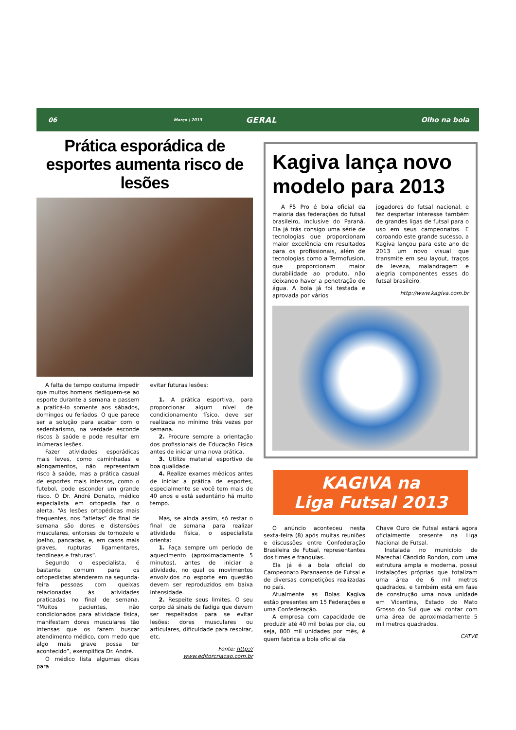06 Março | 2013 GERAL Olho na bola
Prática esporádica de esportes aumenta risco de lesões
A falta de tempo costuma impedir que muitos homens dediquem-se ao esporte durante a semana e passem a praticá-lo somente aos sábados, domingos ou feriados. O que parece ser a solução para acabar com o sedentarismo, na verdade esconde riscos à saúde e pode resultar em inúmeras lesões.
Fazer atividades esporádicas mais leves, como caminhadas e alongamentos, não representam risco à saúde, mas a prática casual de esportes mais intensos, como o futebol, pode esconder um grande risco. O Dr. André Donato, médico especialista em ortopedia faz o alerta. “As lesões ortopédicas mais frequentes, nos “atletas” de final de semana são dores e distensões musculares, entorses de tornozelo e joelho, pancadas, e, em casos mais graves, rupturas ligamentares, tendíneas e fraturas”.
Segundo o especialista, é bastante comum para os ortopedistas atenderem na segunda-feira pessoas com queixas relacionadas às atividades praticadas no final de semana. “Muitos pacientes, não condicionados para atividade física, manifestam dores musculares tão intensas que os fazem buscar atendimento médico, com medo que algo mais grave possa ter acontecido”, exemplifica Dr. André.
O médico lista algumas dicas para
evitar futuras lesões:
1. A prática esportiva, para proporcionar algum nível de condicionamento físico, deve ser realizada no mínimo três vezes por semana.
2. Procure sempre a orientação dos profissionais de Educação Física antes de iniciar uma nova prática.
3. Utilize material esportivo de boa qualidade.
4. Realize exames médicos antes de iniciar a prática de esportes, especialmente se você tem mais de 40 anos e está sedentário há muito tempo.
Mas, se ainda assim, só restar o final de semana para realizar atividade física, o especialista orienta:
1. Faça sempre um período de aquecimento (aproximadamente 5 minutos), antes de iniciar a atividade, no qual os movimentos envolvidos no esporte em questão devem ser reproduzidos em baixa intensidade.
2. Respeite seus limites. O seu corpo dá sinais de fadiga que devem ser respeitados para se evitar lesões: dores musculares ou articulares, dificuldade para respirar, etc.
Fonte: http://
www.editorcriacao.com.br
Kagiva lança novo modelo para 2013
A F5 Pro é bola oficial da maioria das federações do futsal brasileiro, inclusive do Paraná. Ela já trás consigo uma série de tecnologias que proporcionam maior excelência em resultados para os profissionais, além de tecnologias como a Termofusion, que proporcionam maior durabilidade ao produto, não deixando haver a penetração de água. A bola já foi testada e aprovada por vários
jogadores do futsal nacional, e fez despertar interesse também de grandes ligas de futsal para o uso em seus campeonatos. E coroando este grande sucesso, a Kagiva lançou para este ano de 2013 um novo visual que transmite em seu layout, traços de leveza, malandragem e alegria componentes esses do futsal brasileiro.
http://www.kagiva.com.br
KAGIVA na
Liga Futsal 2013
O anúncio aconteceu nesta sexta-feira (8) após muitas reuniões e discussões entre Confederação Brasileira de Futsal, representantes dos times e franquias.
Ela já é a bola oficial do Campeonato Paranaense de Futsal e de diversas competições realizadas no país.
Atualmente as Bolas Kagiva estão presentes em 15 Federações e uma Confederação.
A empresa com capacidade de produzir até 40 mil bolas por dia, ou seja, 800 mil unidades por mês, é quem fabrica a bola oficial da
Chave Ouro de Futsal estará agora oficialmente presente na Liga Nacional de Futsal.
Instalada no município de Marechal Cândido Rondon, com uma estrutura ampla e moderna, possui instalações próprias que totalizam uma área de 6 mil metros quadrados, e também está em fase de construção uma nova unidade em Vicentina, Estado do Mato Grosso do Sul que vai contar com uma área de aproximadamente 5 mil metros quadrados.
CATVE